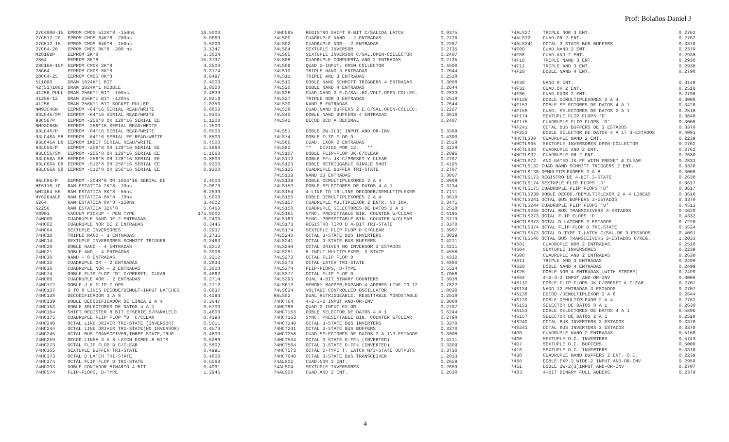Prof: Bolaños Daniel J
| 27C4000-15 | EPROM CMOS 512K*8 -150ns | 16.5000 |
| 27C512-20 | EPROM CMOS 64K*8 -200ns | 5.0669 |
| 27C512-15 | EPROM CMOS 64K*8 -150ns | 3.5000 |
| 27C64-20 | EPROM CMOS 8K*8 -200 ns | 3.1347 |
| M2816BP | EEPROM 2K*8 | 5.3024 |
| 2864 | EEPROM 8K*8 | 15.3737 |
| 28C16A-15P | EEPROM CMOS 2K*8 | 4.2500 |
| 28C64 | EEPROM CMOS 8K*8 | 9.3174 |
| 28C64-25 | EEPROM CMOS 8K*8 | 8.0497 |
| 511000 | DRAM 1024K*1 BIT | 2.4000 |
| 42(51)1001 | DRAM 1024K*1 NIBBLE | 3.0000 |
| 41256 PULL | DRAM 256K*1 BIT -100ns | 2.4839 |
| 41256-12 | DRAM 256K*1 BIT -120ns | 2.0219 |
| 41256 | DRAM 256K*1 BIT SOCKET PULLED | 1.0350 |
| NM93C46N | EEPROM -64*16 SERIAL READ/WRITE | 0.8800 |
| 93LC46/SM | EEPROM -64*16 SERIAL READ/WRITE | 1.0305 |
| 93C56/P | EEPROM -256*8 OR 128*16 SERIAL EE | 1.1200 |
| NM93C66N | EEPROM -256*16 SERIAL READ/WRITE | 1.7500 |
| 93LC46/P | EEPROM -64*16 SERIAL READ/WRITE | 0.8000 |
| 93LC46A S8 | EEPROM -64*16 SERIAL EE READ/WRITE | 0.8500 |
| 93LC46A D8 | EEPROM 1KBIT SERIAL READ/WRITE | 0.7000 |
| 93LC56/P | EEPROM -256*8 OR 128*16 SERIAL EE | 1.1660 |
| 93LC56/SM | EEPROM -256*8 OR 128*16 SERIAL EE | 1.1660 |
| 93LC56A S8 | EEPROM -256*8 OR 128*16 SERIAL EE | 0.8600 |
| 93LC66A D8 | EEPROM -512*8 OR 256*16 SERIAL EE | 0.9200 |
| 93LC66A S8 | EEPROM -512*8 OR 256*16 SERIAL EE | 0.9200 |
| 96LC86/P | EEPROM -2048*8 OR 1024*16 SERIAL EE | 2.4000 |
| HT6116-70 | RAM ESTATICA 2K*8 -70ns | 2.0670 |
| WM2464-55 | RAM ESTATICA 8K*8 -55ns | 6.2539 |
| HY6264ALP | RAM ESTATICA 8K*8 -70ns | 3.5000 |
| 6264 | RAM ESTATICA 8K*8 -150ns | 3.4002 |
| 62256 | RAM ESTATICA 32K*8 | 5.6460 |
| V8901 | VACUUM PICKUP - PEN TYPE | 175.0002 |
| 74HC00 | CUADRUPLE NAND DE 2 ENTRADAS | 0.2400 |
| 74HC02 | CUADRUPLE NOR DE 2 ENTRADAS | 0.3446 |
| 74HC04 | SEXTUPLE INVERSORES | 0.2937 |
| 74HC10 | TRIPLE NAND - 3 ENTRADAS | 0.2735 |
| 74HC14 | SEXTUPLE INVERSORES SCHMITT TRIGGER | 0.3463 |
| 74HC20 | DOBLE NAND - 4 ENTRADAS | 0.2212 |
| 74HC21 | DOBLE AND - 4 ENTRADAS | 0.3008 |
| 74HC30 | NAND - 8 ENTRADAS | 0.2212 |
| 74HC32 | CUADRUPLE OR - 2 ENTRADAS | 0.2833 |
| 74HC36 | CUADRUPLE NOR - 2 ENTRADAS | 0.3008 |
| 74HC74 | DOBLE FLIP FLOP "D" C/PRESET, CLEAR | 0.4862 |
| 74HC86 | CUADRUPLE XOR - 2 ENTRADAS | 0.2714 |
| 74HC112 | DOBLE J-K FLIP FLOPS | 0.2712 |
| 74HC137 | 3 TO 8 LINES DECODE/DEMULT-INPUT LATCHES | 0.6837 |
| 74HC138 | DECODIFICADOR 3 A 8 | 0.4193 |
| 74HC139 | DOBLE DECODIFICADOR DE LINEA 2 A 4 | 0.3647 |
| 74HC153 | DOBLE SELECTORES DE DATOS 4 A 1 | 0.5700 |
| 74HC164 | SHIFT REGISTER 8 BIT E/SERIE S/PARALELO | 0.4600 |
| 74HC175 | CUADRUPLE FLIP FLOP "D" C/CLEAR | 0.4198 |
| 74HC240 | OCTAL LINE DRIVER TRI-STATE (INVERSOR) | 0.5011 |
| 74HC244 | OCTAL LINE DRIVER TRI-STATE(NO INVERSOR) | 0.4573 |
| 74HC245 | OCTAL BUS TRANSCEIVER,THREE-STATE,TRUE | 0.4800 |
| 74HC259 | DECOD.LINEA 3 A 8 LATCH DIREC.8 BITS | 0.5289 |
| 74HC273 | OCTAL FLIP FLOP D C/CLEAR | 0.5802 |
| 74HC365 | SEXTUPLE BUFFER TRI-STATE | 0.4991 |
| 74HC373 | OCTAL D LATCH TRI-STATE | 0.4800 |
| 74HC374 | OCTAL FLIP FLOP D TRI-STATE | 0.5563 |
| 74HC393 | DOBLE CONTADOR BINARIO 4 BIT | 0.4991 |
| 74HC574 | FLIP-FLOPS, D-TYPE | 1.2946 |
| 74HC595 | REGISTRO SHIFT 8-BIT C/SALIDA LATCH | 0.9375 |
| 74LS00 | CUADRUPLE NAND - 2 ENTRADAS | 0.2120 |
| 74LS02 | CUADRUPLE NOR - 2 ENTRADAS | 0.2287 |
| 74LS04 | SEXTUPLE INVERSOR | 0.2735 |
| 74LS05 | SEXTUPLE INVERSOR C/SAL.OPEN-COLLECTOR | 0.2407 |
| 74LS08 | CUADRUPLE COMPUERTA AND 2 ENTRADAS | 0.2735 |
| 74LS09 | QUAD 2-INPUT, OPEN COLLECTOR | 0.4500 |
| 74LS10 | TRIPLE NAND 3 ENTRADAS | 0.2644 |
| 74LS11 | TRIPLE AND 3 ENTRADAS | 0.2518 |
| 74LS13 | DOBLE NAND SCHMITT TRIGGERS 4 ENTRADAS | 0.3008 |
| 74LS20 | DOBLE NAND 4 ENTRADAS | 0.2644 |
| 74LS26 | CUAD.NAND 2 E.C/SAL.HI.VOLT.OPEN-COLLEC. | 0.2833 |
| 74LS27 | TRIPLE NOR 3 ENTRADAS | 0.2518 |
| 74LS30 | NAND 8 ENTRADAS | 0.2644 |
| 74LS38 | CUAD.NAND BUFFERS 2 E.C/SAL.OPEN-COLLEC. | 0.2267 |
| 74LS40 | DOBLE NAND BUFFERS 4 ENTRADAS | 0.3610 |
| 74LS42 | DECOD.BCD A DECIMAL | 0.2407 |
| 74LS51 | DOBLE 2W-2(3) INPUT AND-OR-INV | 0.3309 |
| 74LS74 | DOBLE FLIP FLOP D | 0.4300 |
| 74LS86 | CUAD. EXOR 2 ENTRADAS | 0.2518 |
| 74LS92 | ** DIVIDE POR 12, ** | 0.3128 |
| 74LS107 | DOBLE FLIP-FLOP JK C/CLEAR | 0.2896 |
| 74LS112 | DOBLE FFs JK C/PRESET Y CLEAR | 0.2707 |
| 74LS123 | DOBLE RETRIGGABLE SINGLE SHOT | 0.4195 |
| 74LS125 | CUADRUPLE BUFFER TRI-STATE | 0.2707 |
| 74LS133 | NAND 13 ENTRADAS | 0.3867 |
| 74LS139 | DOBLE DEMULTIPLEXORES 2 A 4 | 0.3008 |
| 74LS153 | DOBLE SELECTORES DE DATOS 4 A 1 | 0.3134 |
| 74LS154 | 4-LINE TO 16-LINE DECODER/DEMULTIPLEXER | 0.7111 |
| 74LS155 | DOBLE DEMULTIPLEXORES 2 A 4 | 0.3610 |
| 74LS157 | CUADRUPLE MULTIPLEXOR 2 ENTR. NO INV. | 0.3471 |
| 74LS158 | CUADRUPLE SELECTORES DE DATOS 2 A 1 | 0.2518 |
| 74LS161 | SYNC. PRESETTABLE BIN. COUNTER W/CLEAR | 0.4195 |
| 74LS163 | SYNC. PRESETTABLE BIN. COUNTER W/CLEAR | 0.3719 |
| 74LS173 | REGISTRO TIPO D 4-BIT TRI-STATE | 0.3370 |
| 74LS174 | SEXTUPLE FLIP FLOP D C/CLEAR | 0.3907 |
| 74LS240 | OCTAL 3-STATE BUS INVERTERS | 0.3829 |
| 74LS241 | OCTAL 3-STATE BUS BUFFERS | 0.4211 |
| 74LS244 | OCTAL DRIVER NO INVERSOR 3 ESTADOS | 0.4211 |
| 74LS251 | 8-INPUT MULTIPLEXER, 3-STATE | 0.4556 |
| 74LS273 | OCTAL FLIP FLOP D | 0.4332 |
| 74LS373 | OCTAL LATCH TRI-STATE | 0.4880 |
| 74LS374 | FLIP-FLOPS, D-TYPE | 0.5524 |
| 74LS377 | OCTAL FLIP FLOP D | 0.7056 |
| 74LS393 | DUAL 4-BIT BINARY COUNTERS | 0.3938 |
| 74LS612 | MEMORY MAPPER,EXPAND 4 ADDRES LINE TO 12 | 0.7822 |
| 74LS624 | VOLTAGE CONTROLLED OSCILLATOR | 1.0830 |
| 96LS02 | DUAL RETRIGGEABLE, RESETTABLE MONOSTABLE | 0.2518 |
| 74HCT64 | 4-2-3-2 INPUT AND-OR-INV | 0.3008 |
| 74HCT86 | QUAD 2 INPUT EX-OR | 0.2707 |
| 74HCT153 | DOBLE SELECTOR DE DATOS 4 A 1 | 0.6244 |
| 74HCT163 | SYNC. PRESETTABLE BIN. COUNTER W/CLEAR | 0.2798 |
| 74HCT240 | OCTAL 3-STATE BUS INVERTERS | 0.3370 |
| 74HCT241 | OCTAL 3-STATE BUS BUFFERS | 0.3370 |
| 74HCT258 | CUAD.SELECTORES DE DATOS 2 A 1\3 ESTADOS | 0.3008 |
| 74HCT534 | OCTAL 3-STATE D-FFs (INVERTED) | 0.4211 |
| 74HCT564 | OCTAL 3-STATE D-FFs (INVERTED) | 0.3309 |
| 74HCT573 | OCTAL D-TYPE T. LATCH W/3-STATE OUTPUTS | 0.3730 |
| 74HCT640 | OCTAL 3-STATE BUS TRANSCEIVER | 1.2033 |
| 74ALS02 | CUAD.NOR 2 ENT. | 0.2659 |
| 74ALS04 | SEXTUPLE INVERSORES | 0.2659 |
| 74ALS08 | CUAD.AND 2 ENT. | 0.2630 |
| 74ALS27 | TRIPLE NOR 3 ENT. | 0.2762 |
| 74ALS32 | CUAD.OR 2 ENT. | 0.2762 |
| 74ALS241 | OCTAL 3-STATE BUS BUFFERS | 0.3370 |
| 74F00 | CUAD.NAND 2 ENT. | 0.2379 |
| 74F08 | CUAD.AND 2 ENT. | 0.2938 |
| 74F10 | TRIPLE NAND 3 ENT. | 0.2938 |
| 74F11 | TRIPLE AND 3 ENT. | 0.2938 |
| 74F20 | DOBLE NAND 4 ENT. | 0.2798 |
| 74F30 | NAND 8 ENT. | 0.3148 |
| 74F32 | CUAD.OR 2 ENT. | 0.2518 |
| 74F86 | CUAD.EXOR 2 ENT. | 0.2798 |
| 74F139 | DOBLE DEMULTIPLEXORES 2 A 4 | 0.3008 |
| 74F153 | DOBLE SELECTORES DE DATOS 4 A 1 | 0.3428 |
| 74F158 | CUAD. SELECTORES DE DATOS 2 A 1 | 0.2518 |
| 74F174 | SEXTUPLE FLIP FLOPS 'D' | 0.3848 |
| 74F175 | CUADRUPLE FLIP FLOPS 'D' | 0.3008 |
| 74F241 | OCTAL BUS BUFFERS DE 3 ESTADOS | 0.3370 |
| 74F253 | DOBLE SELECTOR DE DATOS 4 A 1\ 3-ESTADOS | 0.4091 |
| 74HCTLS00 | CUADRUPLE NAND 2 ENT. | 0.2239 |
| 74HCTLS05 | SEXTUPLE INVERSORES OPEN-COLLECTOR | 0.2762 |
| 74HCTLS08 | CUADRUPLE AND 2 ENT. | 0.2762 |
| 74HCTLS32 | CUADRUPLE OR 2 ENT. | 0.2630 |
| 74HCTLS72 | AND GATED JK-FF WITH PRESET & CLEAR | 0.2833 |
| 74HCTLS132 CUAD.NAND SCHMITT TRIGGERS 2 ENT. | | 0.3320 |
| 74HCTLS138 DEMULTIPLEXORES 3 A 8 | | 0.3008 |
| 74HCTLS173 REGISTRO DE 4-BIT 3-STATE | | 0.2630 |
| 74HCTLS174 SEXTUPLE FLIP FLOPS 'D' | | 0.3617 |
| 74HCTLS175 CUADRUPLE FLIP FLOPS 'D' | | 0.3617 |
| 74HCTLS239 DOBLE DECOD./DEMULTIPLEXOR 2 A 4 LINEAS | | 0.3610 |
| 74HCTLS241 OCTAL BUS BUFFERS 3-ESTADOS | | 0.3370 |
| 74HCTLS244 CUADRUPLE FLIP FLOPS 'D' | | 0.4513 |
| 74HCTLS245 OCTAL BUS TRANSCEIVERS 3-ESTADOS | | 0.4620 |
| 74HCTLS273 OCTAL FLIP FLOPS 'D' | | 0.4332 |
| 74HCTLS373 OCTAL D-LATCHES 3-ESTADOS | | 0.7220 |
| 74HCTLS374 OCTAL FLIP FLOP D TRI-STATE | | 0.5524 |
| 74HCTLS573 OCTAL D-TYPE T.LATCH C/SAL.DE 3 ESTADOS | | 0.4091 |
| 74HCTLS646 OCTAL BUS TRANSCEIVERS 3-ESTADOS C/REG. | | 1.2033 |
| 74S02 | CUADRUPLE NOR 2 ENTRADAS | 0.2518 |
| 74S04 | SEXTUPLE INVERSORES | 0.2239 |
| 74S08 | CUADRUPLE AND 2 ENTRADAS | 0.2630 |
| 74S11 | TRIPLE AND 3 ENTRADAS | 0.2499 |
| 74S20 | DOBLE NAND 4 ENTRADAS | 0.2499 |
| 74S25 | DOBLE NOR 4 ENTRADAS (WITH STROBE) | 0.2499 |
| 74S64 | 4-2-3-2 INPUT AND-OR-INV | 0.3008 |
| 74S112 | DOBLE FLIP-FLOPS JK C/PRESET & CLEAR | 0.2707 |
| 74S134 | NAND 12 ENTRADAS 3 ESTADOS | 0.2707 |
| 74S138 | DECOD./DEMULTIPLEXOR 3 A 8 | 0.2644 |
| 74S139 | DOBLE DEMULTIPLEXOR 2 A 4 | 0.2762 |
| 74S151 | SELECTOR DE DATOS 8 A 1 | 0.2630 |
| 74S153 | DOBLE SELECTORES DE DATOS 4 A 1 | 0.5896 |
| 74S157 | SELECTOR DE DATOS 2 A 1 | 0.2518 |
| 74S240 | OCTAL BUS INVERTERS 3 ESTADOS | 0.3370 |
| 74S241 | OCTAL BUS INVERTERS 3 ESTADOS | 0.3370 |
| 7400 | CUADRUPLE NAND 2 ENTRADAS | 0.5168 |
| 7406 | SEXTUPLE O.C. INVERTERS | 0.5743 |
| 7407 | SEXTUPLE O.C. BUFFERS | 0.5000 |
| 7416 | SEXTUPLE O.C. INVERTERS | 0.3318 |
| 7438 | CUADRUPLE NAND BUFFERS 2 ENT. O.C. | 0.2239 |
| 7450 | DOBLE EXP.2 WIDE-2 INPUT AND-OR-INV | 0.2959 |
| 7451 | DOBLE 2W-2(3)INPUT AND-OR-INV | 0.2707 |
| 7483 | 4-BIT BINARY FULL ADDERS | 0.2379 |
4